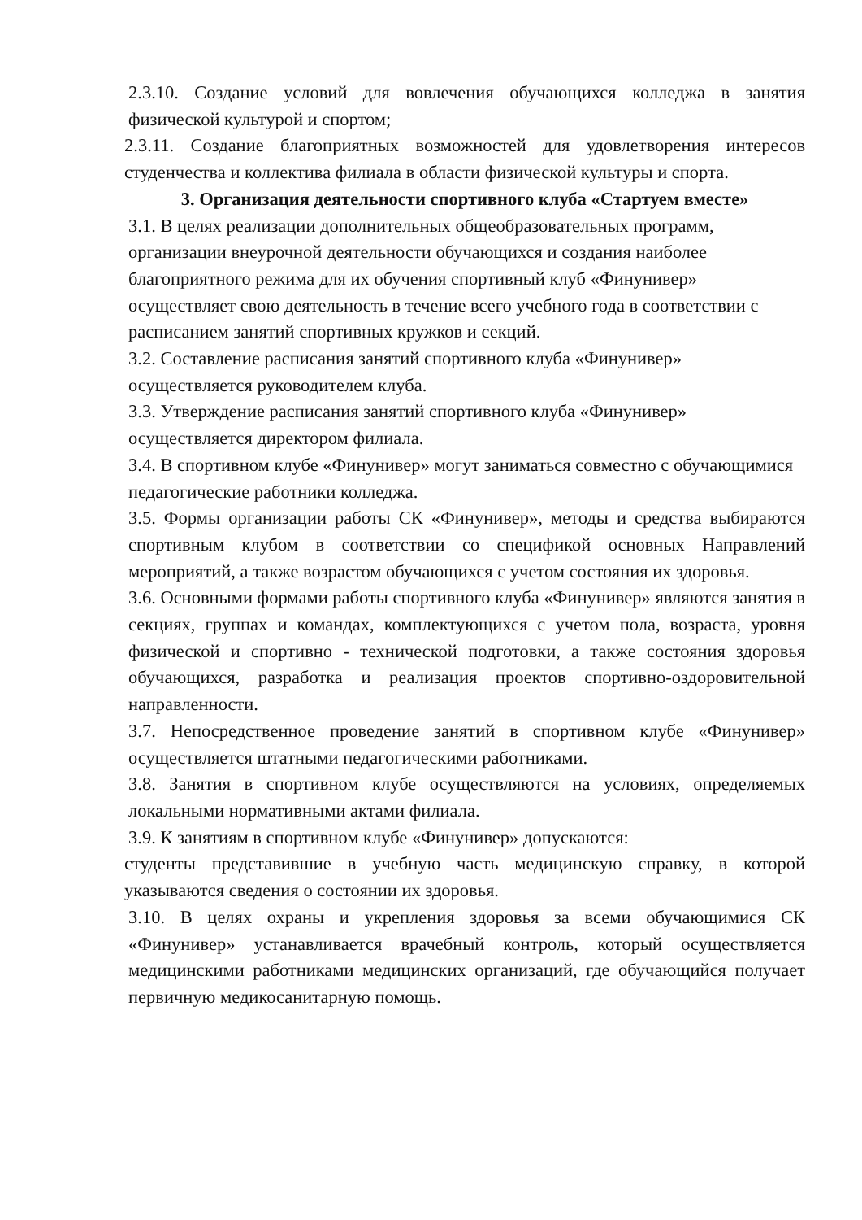2.3.10. Создание условий для вовлечения обучающихся колледжа в занятия физической культурой и спортом;
2.3.11. Создание благоприятных возможностей для удовлетворения интересов студенчества и коллектива филиала в области физической культуры и спорта.
3. Организация деятельности спортивного клуба «Стартуем вместе»
3.1. В целях реализации дополнительных общеобразовательных программ, организации внеурочной деятельности обучающихся и создания наиболее благоприятного режима для их обучения спортивный клуб «Финунивер» осуществляет свою деятельность в течение всего учебного года в соответствии с расписанием занятий спортивных кружков и секций.
3.2. Составление расписания занятий спортивного клуба «Финунивер» осуществляется руководителем клуба.
3.3. Утверждение расписания занятий спортивного клуба «Финунивер» осуществляется директором филиала.
3.4. В спортивном клубе «Финунивер» могут заниматься совместно с обучающимися педагогические работники колледжа.
3.5. Формы организации работы СК «Финунивер», методы и средства выбираются спортивным клубом в соответствии со спецификой основных Направлений мероприятий, а также возрастом обучающихся с учетом состояния их здоровья.
3.6. Основными формами работы спортивного клуба «Финунивер» являются занятия в секциях, группах и командах, комплектующихся с учетом пола, возраста, уровня физической и спортивно - технической подготовки, а также состояния здоровья обучающихся, разработка и реализация проектов спортивно-оздоровительной направленности.
3.7. Непосредственное проведение занятий в спортивном клубе «Финунивер» осуществляется штатными педагогическими работниками.
3.8. Занятия в спортивном клубе осуществляются на условиях, определяемых локальными нормативными актами филиала.
3.9. К занятиям в спортивном клубе «Финунивер» допускаются:
студенты представившие в учебную часть медицинскую справку, в которой указываются сведения о состоянии их здоровья.
3.10. В целях охраны и укрепления здоровья за всеми обучающимися СК «Финунивер» устанавливается врачебный контроль, который осуществляется медицинскими работниками медицинских организаций, где обучающийся получает первичную медикосанитарную помощь.